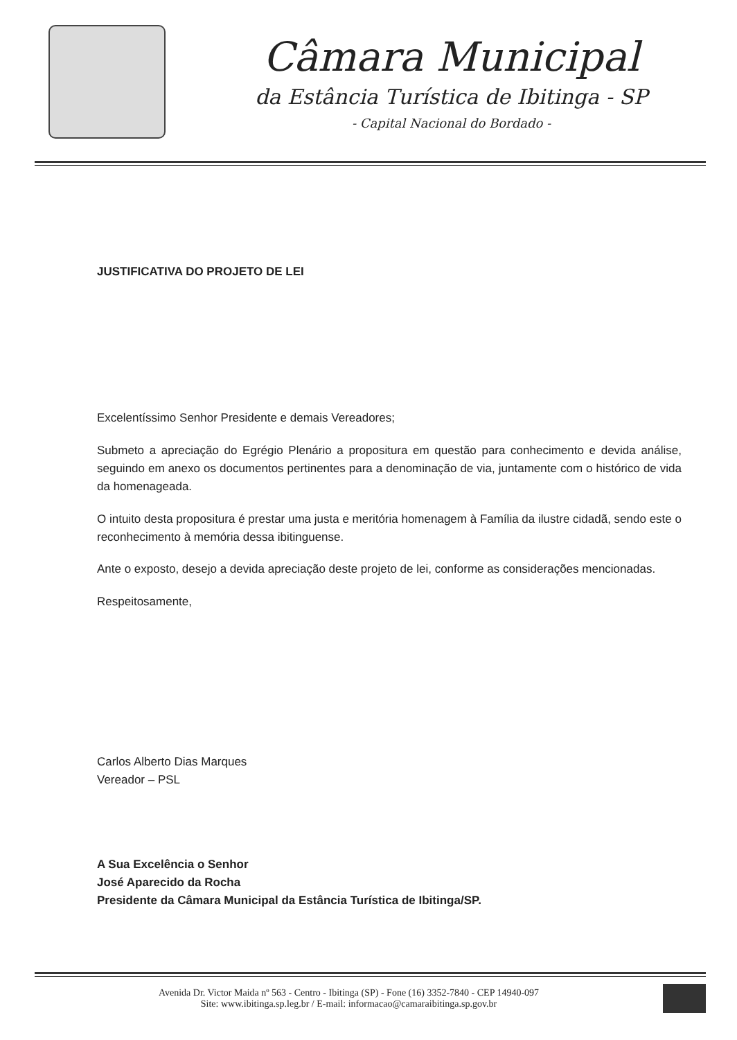Câmara Municipal
da Estância Turística de Ibitinga - SP
- Capital Nacional do Bordado -
JUSTIFICATIVA DO PROJETO DE LEI
Excelentíssimo Senhor Presidente e demais Vereadores;
Submeto a apreciação do Egrégio Plenário a propositura em questão para conhecimento e devida análise, seguindo em anexo os documentos pertinentes para a denominação de via, juntamente com o histórico de vida da homenageada.
O intuito desta propositura é prestar uma justa e meritória homenagem à Família da ilustre cidadã, sendo este o reconhecimento à memória dessa ibitinguense.
Ante o exposto, desejo a devida apreciação deste projeto de lei, conforme as considerações mencionadas.
Respeitosamente,
Carlos Alberto Dias Marques
Vereador – PSL
A Sua Excelência o Senhor
José Aparecido da Rocha
Presidente da Câmara Municipal da Estância Turística de Ibitinga/SP.
Avenida Dr. Victor Maida nº 563 - Centro - Ibitinga (SP) - Fone (16) 3352-7840 - CEP 14940-097
Site: www.ibitinga.sp.leg.br / E-mail: informacao@camaraibitinga.sp.gov.br